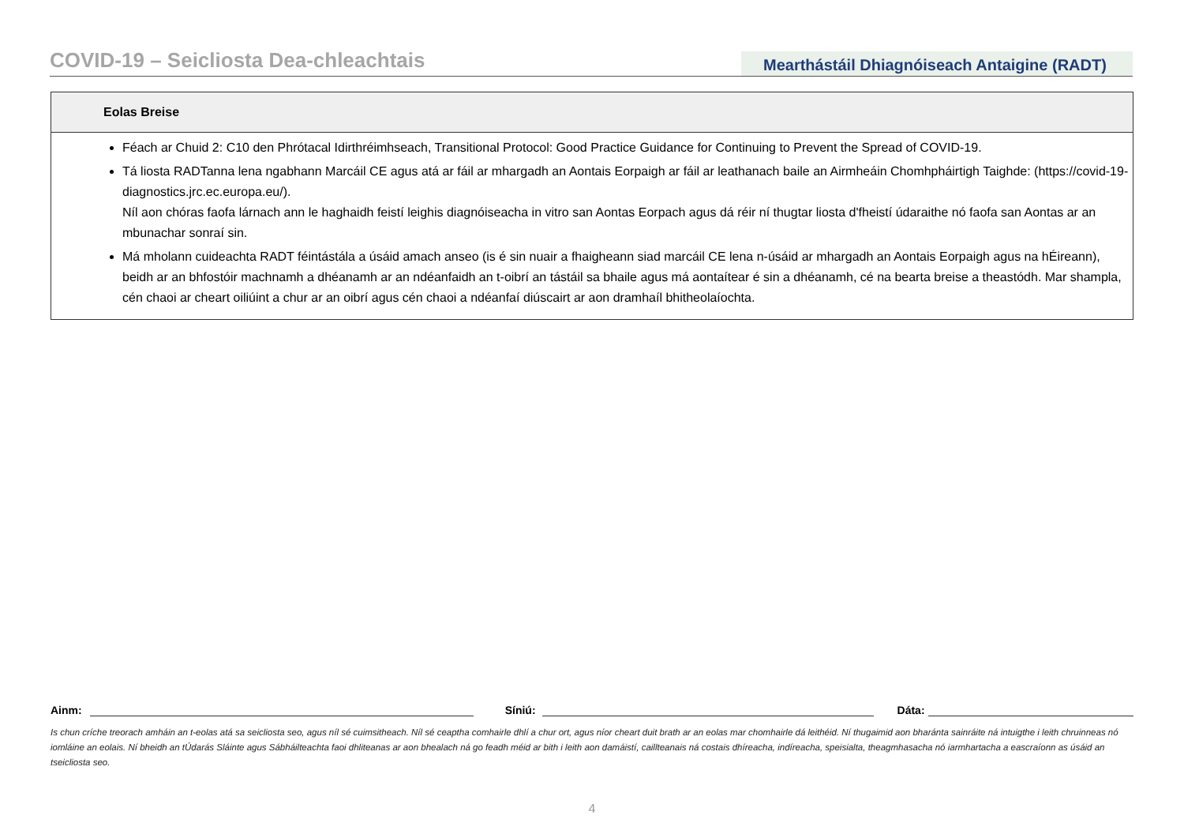COVID-19 – Seicliosta Dea-chleachtais
Mearthástáil Dhiagnóiseach Antaigine (RADT)
Eolas Breise
Féach ar Chuid 2: C10 den Phrótacal Idirthréimhseach, Transitional Protocol: Good Practice Guidance for Continuing to Prevent the Spread of COVID-19.
Tá liosta RADTanna lena ngabhann Marcáil CE agus atá ar fáil ar mhargadh an Aontais Eorpaigh ar fáil ar leathanach baile an Airmheáin Chomhpháirtigh Taighde: (https://covid-19-diagnostics.jrc.ec.europa.eu/).
Níl aon chóras faofa lárnach ann le haghaidh feistí leighis diagnóiseacha in vitro san Aontas Eorpach agus dá réir ní thugtar liosta d'fheistí údaraithe nó faofa san Aontas ar an mbunachar sonraí sin.
Má mholann cuideachta RADT féintástála a úsáid amach anseo (is é sin nuair a fhaigheann siad marcáil CE lena n-úsáid ar mhargadh an Aontais Eorpaigh agus na hÉireann), beidh ar an bhfostóir machnamh a dhéanamh ar an ndéanfaidh an t-oibrí an tástáil sa bhaile agus má aontaítear é sin a dhéanamh, cé na bearta breise a theastódh. Mar shampla, cén chaoi ar cheart oiliúint a chur ar an oibrí agus cén chaoi a ndéanfaí diúscairt ar aon dramhaíl bhitheolaíochta.
Ainm:
Síniú:
Dáta:
Is chun críche treorach amháin an t-eolas atá sa seicliosta seo, agus níl sé cuimsitheach. Níl sé ceaptha comhairle dhlí a chur ort, agus níor cheart duit brath ar an eolas mar chomhairle dá leithéid. Ní thugaimid aon bharánta sainráite ná intuigthe i leith chruinneas nó iomláine an eolais. Ní bheidh an tÚdarás Sláinte agus Sábháilteachta faoi dhliteanas ar aon bhealach ná go feadh méid ar bith i leith aon damáistí, caillteanais ná costais dhíreacha, indíreacha, speisialta, theagmhasacha nó iarmhartacha a eascraíonn as úsáid an tseicliosta seo.
4